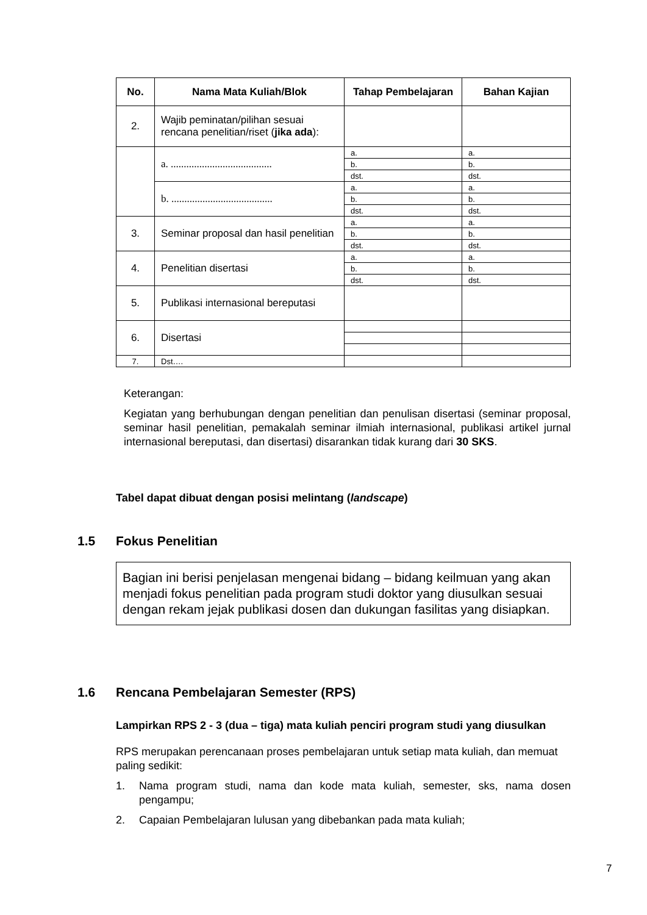| No. | Nama Mata Kuliah/Blok | Tahap Pembelajaran | Bahan Kajian |
| --- | --- | --- | --- |
| 2. | Wajib peminatan/pilihan sesuai rencana penelitian/riset ( jika ada ): | | |
| | a. ....................................... | a. | a. |
| | | b. | b. |
| | | dst. | dst. |
| | b. ....................................... | a. | a. |
| | | b. | b. |
| | | dst. | dst. |
| 3. | Seminar proposal dan hasil penelitian | a. | a. |
| | | b. | b. |
| | | dst. | dst. |
| 4. | Penelitian disertasi | a. | a. |
| | | b. | b. |
| | | dst. | dst. |
| 5. | Publikasi internasional bereputasi | | |
| 6. | Disertasi | | |
| 7. | Dst…. | | |
Keterangan:
Kegiatan yang berhubungan dengan penelitian dan penulisan disertasi (seminar proposal, seminar hasil penelitian, pemakalah seminar ilmiah internasional, publikasi artikel jurnal internasional bereputasi, dan disertasi) disarankan tidak kurang dari 30 SKS.
Tabel dapat dibuat dengan posisi melintang (landscape)
1.5 Fokus Penelitian
Bagian ini berisi penjelasan mengenai bidang – bidang keilmuan yang akan menjadi fokus penelitian pada program studi doktor yang diusulkan sesuai dengan rekam jejak publikasi dosen dan dukungan fasilitas yang disiapkan.
1.6 Rencana Pembelajaran Semester (RPS)
Lampirkan RPS 2 - 3 (dua – tiga) mata kuliah penciri program studi yang diusulkan
RPS merupakan perencanaan proses pembelajaran untuk setiap mata kuliah, dan memuat paling sedikit:
1. Nama program studi, nama dan kode mata kuliah, semester, sks, nama dosen pengampu;
2. Capaian Pembelajaran lulusan yang dibebankan pada mata kuliah;
7